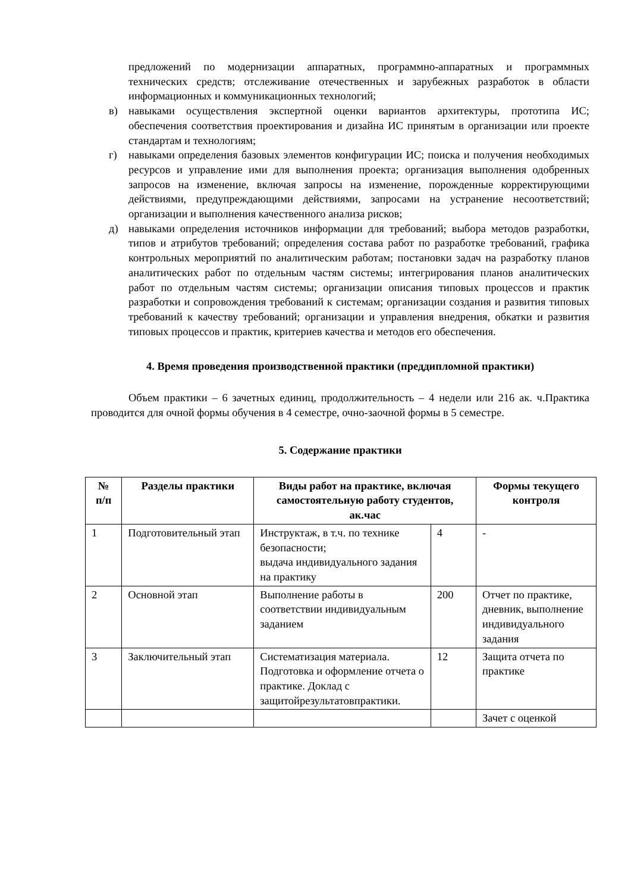предложений по модернизации аппаратных, программно-аппаратных и программных технических средств; отслеживание отечественных и зарубежных разработок в области информационных и коммуникационных технологий;
в) навыками осуществления экспертной оценки вариантов архитектуры, прототипа ИС; обеспечения соответствия проектирования и дизайна ИС принятым в организации или проекте стандартам и технологиям;
г) навыками определения базовых элементов конфигурации ИС; поиска и получения необходимых ресурсов и управление ими для выполнения проекта; организация выполнения одобренных запросов на изменение, включая запросы на изменение, порожденные корректирующими действиями, предупреждающими действиями, запросами на устранение несоответствий; организации и выполнения качественного анализа рисков;
д) навыками определения источников информации для требований; выбора методов разработки, типов и атрибутов требований; определения состава работ по разработке требований, графика контрольных мероприятий по аналитическим работам; постановки задач на разработку планов аналитических работ по отдельным частям системы; интегрирования планов аналитических работ по отдельным частям системы; организации описания типовых процессов и практик разработки и сопровождения требований к системам; организации создания и развития типовых требований к качеству требований; организации и управления внедрения, обкатки и развития типовых процессов и практик, критериев качества и методов его обеспечения.
4. Время проведения производственной практики (преддипломной практики)
Объем практики – 6 зачетных единиц, продолжительность – 4 недели или 216 ак. ч.Практика проводится для очной формы обучения в 4 семестре, очно-заочной формы в 5 семестре.
5. Содержание практики
| № п/п | Разделы практики | Виды работ на практике, включая самостоятельную работу студентов, ак.час | | Формы текущего контроля |
| --- | --- | --- | --- | --- |
| 1 | Подготовительный этап | Инструктаж, в т.ч. по технике безопасности; выдача индивидуального задания на практику | 4 | - |
| 2 | Основной этап | Выполнение работы в соответствии индивидуальным заданием | 200 | Отчет по практике, дневник, выполнение индивидуального задания |
| 3 | Заключительный этап | Систематизация материала. Подготовка и оформление отчета о практике. Доклад с защитойрезультатовпрактики. | 12 | Защита отчета по практике |
| | | | | Зачет с оценкой |